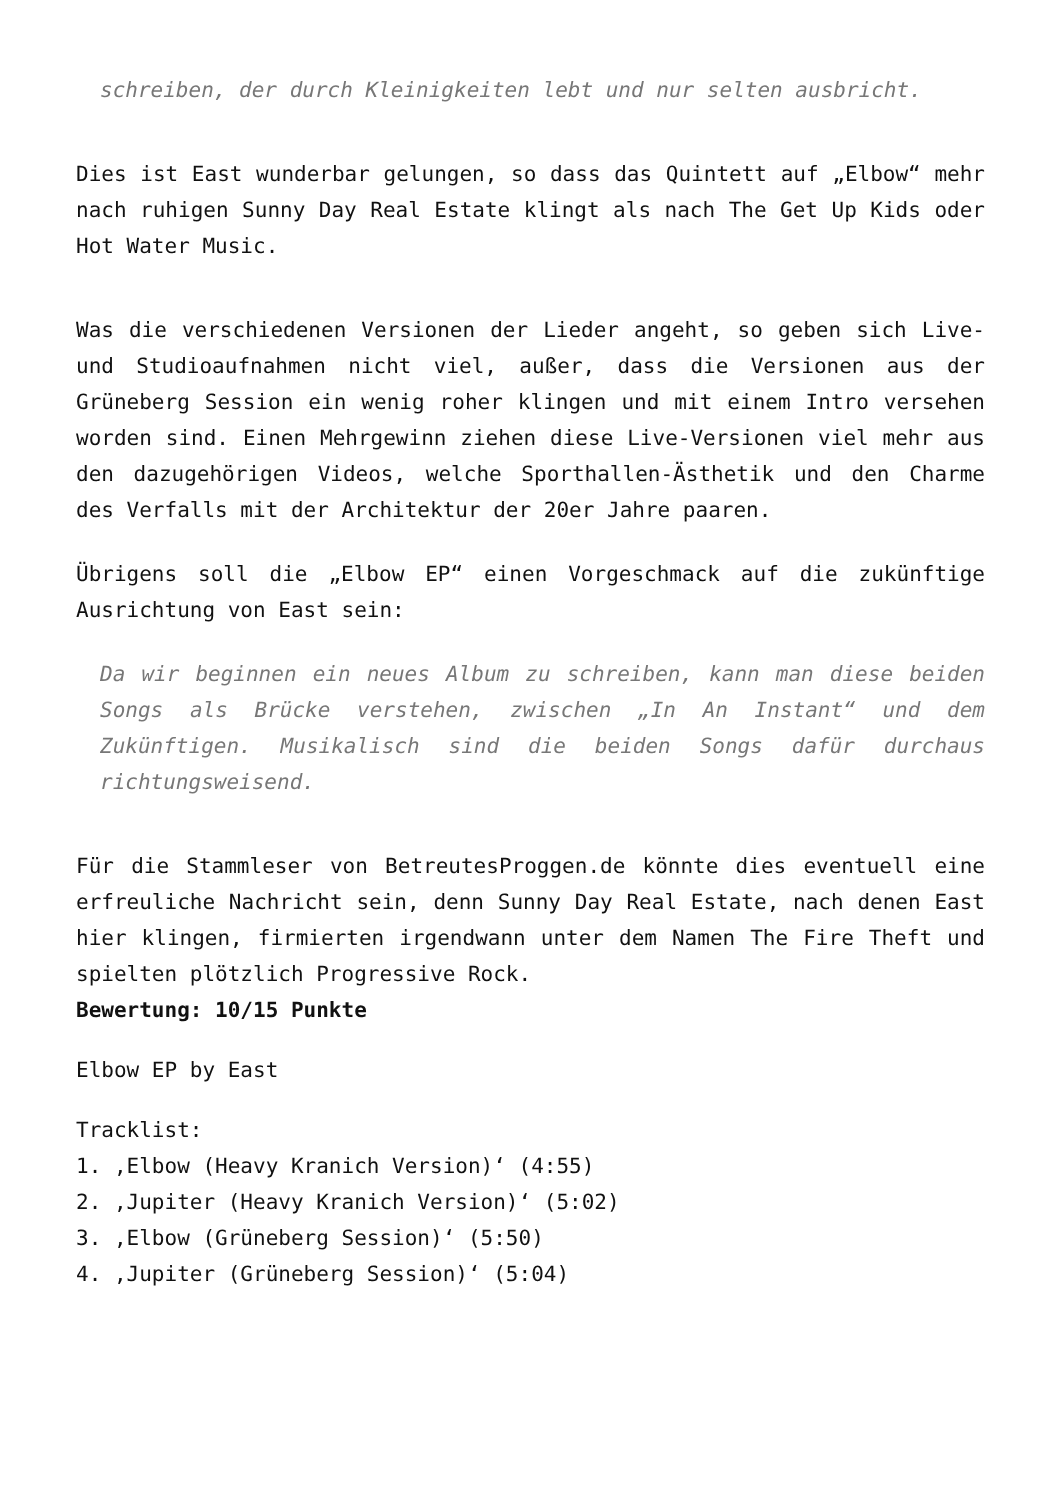schreiben, der durch Kleinigkeiten lebt und nur selten ausbricht.
Dies ist East wunderbar gelungen, so dass das Quintett auf „Elbow“ mehr nach ruhigen Sunny Day Real Estate klingt als nach The Get Up Kids oder Hot Water Music.
Was die verschiedenen Versionen der Lieder angeht, so geben sich Live- und Studioaufnahmen nicht viel, außer, dass die Versionen aus der Grüneberg Session ein wenig roher klingen und mit einem Intro versehen worden sind. Einen Mehrgewinn ziehen diese Live-Versionen viel mehr aus den dazugehörigen Videos, welche Sporthallen-Ästhetik und den Charme des Verfalls mit der Architektur der 20er Jahre paaren.
Übrigens soll die „Elbow EP“ einen Vorgeschmack auf die zukünftige Ausrichtung von East sein:
Da wir beginnen ein neues Album zu schreiben, kann man diese beiden Songs als Brücke verstehen, zwischen „In An Instant“ und dem Zukünftigen. Musikalisch sind die beiden Songs dafür durchaus richtungsweisend.
Für die Stammleser von BetreutesProggen.de könnte dies eventuell eine erfreuliche Nachricht sein, denn Sunny Day Real Estate, nach denen East hier klingen, firmierten irgendwann unter dem Namen The Fire Theft und spielten plötzlich Progressive Rock.
Bewertung: 10/15 Punkte
Elbow EP by East
Tracklist:
1. ‚Elbow (Heavy Kranich Version)‘ (4:55)
2. ‚Jupiter (Heavy Kranich Version)‘ (5:02)
3. ‚Elbow (Grüneberg Session)‘ (5:50)
4. ‚Jupiter (Grüneberg Session)‘ (5:04)